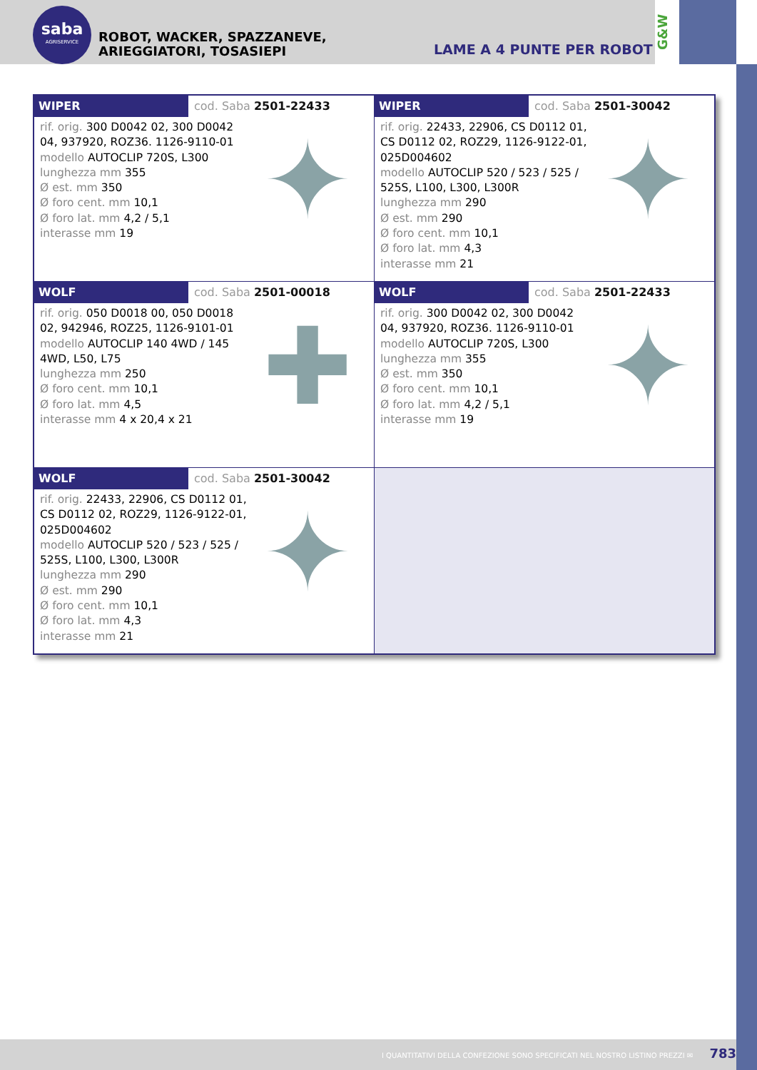saba
AGRISERVICE
ROBOT, WACKER, SPAZZANEVE, ARIEGGIATORI, TOSASIEPI
LAME A 4 PUNTE PER ROBOT
G&W
| WIPER cod. Saba 2501-22433 rif. orig. 300 D0042 02, 300 D0042 04, 937920, ROZ36. 1126-9110-01 modello AUTOCLIP 720S, L300 lunghezza mm 355 Ø est. mm 350 Ø foro cent. mm 10,1 Ø foro lat. mm 4,2 / 5,1 interasse mm 19 ✦ | WIPER cod. Saba 2501-30042 rif. orig. 22433, 22906, CS D0112 01, CS D0112 02, ROZ29, 1126-9122-01, 025D004602 modello AUTOCLIP 520 / 523 / 525 / 525S, L100, L300, L300R lunghezza mm 290 Ø est. mm 290 Ø foro cent. mm 10,1 Ø foro lat. mm 4,3 interasse mm 21 ✦ |
| WOLF cod. Saba 2501-00018 rif. orig. 050 D0018 00, 050 D0018 02, 942946, ROZ25, 1126-9101-01 modello AUTOCLIP 140 4WD / 145 4WD, L50, L75 lunghezza mm 250 Ø foro cent. mm 10,1 Ø foro lat. mm 4,5 interasse mm 4 x 20,4 x 21 ✚ | WOLF cod. Saba 2501-22433 rif. orig. 300 D0042 02, 300 D0042 04, 937920, ROZ36. 1126-9110-01 modello AUTOCLIP 720S, L300 lunghezza mm 355 Ø est. mm 350 Ø foro cent. mm 10,1 Ø foro lat. mm 4,2 / 5,1 interasse mm 19 ✦ |
| WOLF cod. Saba 2501-30042 rif. orig. 22433, 22906, CS D0112 01, CS D0112 02, ROZ29, 1126-9122-01, 025D004602 modello AUTOCLIP 520 / 523 / 525 / 525S, L100, L300, L300R lunghezza mm 290 Ø est. mm 290 Ø foro cent. mm 10,1 Ø foro lat. mm 4,3 interasse mm 21 ✦ | |
I QUANTITATIVI DELLA CONFEZIONE SONO SPECIFICATI NEL NOSTRO LISTINO PREZZI ✉ 783